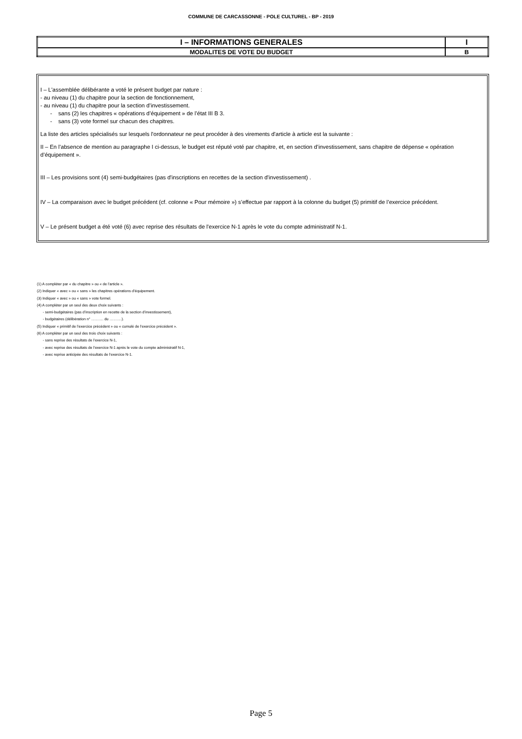COMMUNE DE CARCASSONNE - POLE CULTUREL - BP - 2019
| I – INFORMATIONS GENERALES | I |
| MODALITES DE VOTE DU BUDGET | B |
I – L'assemblée délibérante a voté le présent budget par nature :
- au niveau (1) du chapitre pour la section de fonctionnement,
- au niveau (1) du chapitre pour la section d’investissement.
- sans (2) les chapitres « opérations d’équipement » de l’état III B 3.
- sans (3) vote formel sur chacun des chapitres.
La liste des articles spécialisés sur lesquels l'ordonnateur ne peut procéder à des virements d'article à article est la suivante :
II – En l’absence de mention au paragraphe I ci-dessus, le budget est réputé voté par chapitre, et, en section d’investissement, sans chapitre de dépense « opération d’équipement ».
III – Les provisions sont (4) semi-budgétaires (pas d'inscriptions en recettes de la section d'investissement) .
IV – La comparaison avec le budget précédent (cf. colonne « Pour mémoire ») s’effectue par rapport à la colonne du budget (5) primitif de l’exercice précédent.
V – Le présent budget a été voté (6) avec reprise des résultats de l'exercice N-1 après le vote du compte administratif N-1.
(1) A compléter par « du chapitre » ou « de l’article ».
(2) Indiquer « avec » ou « sans » les chapitres opérations d’équipement.
(3) Indiquer « avec » ou « sans » vote formel.
(4) A compléter par un seul des deux choix suivants :
- semi-budgétaires (pas d’inscription en recette de la section d’investissement),
- budgétaires (délibération n° ………. du ……….).
(5) Indiquer « primitif de l’exercice précédent » ou « cumulé de l’exercice précédent ».
(6) A compléter par un seul des trois choix suivants :
- sans reprise des résultats de l’exercice N-1,
- avec reprise des résultats de l’exercice N-1 après le vote du compte administratif N-1,
- avec reprise anticipée des résultats de l’exercice N-1.
Page 5